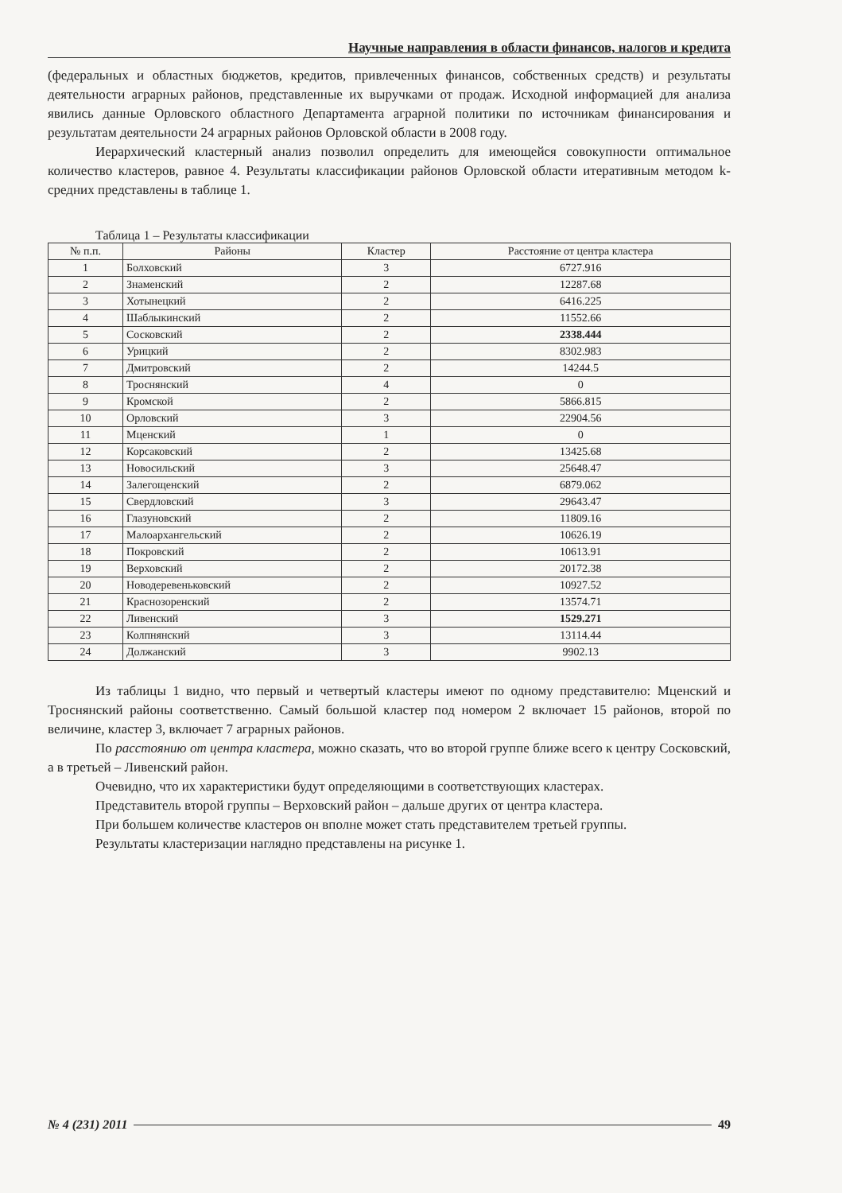Научные направления в области финансов, налогов и кредита
(федеральных и областных бюджетов, кредитов, привлеченных финансов, собственных средств) и результаты деятельности аграрных районов, представленные их выручками от продаж. Исходной информацией для анализа явились данные Орловского областного Департамента аграрной политики по источникам финансирования и результатам деятельности 24 аграрных районов Орловской области в 2008 году.
Иерархический кластерный анализ позволил определить для имеющейся совокупности оптимальное количество кластеров, равное 4. Результаты классификации районов Орловской области итеративным методом k-средних представлены в таблице 1.
Таблица 1 – Результаты классификации
| № п.п. | Районы | Кластер | Расстояние от центра кластера |
| --- | --- | --- | --- |
| 1 | Болховский | 3 | 6727.916 |
| 2 | Знаменский | 2 | 12287.68 |
| 3 | Хотынецкий | 2 | 6416.225 |
| 4 | Шаблыкинский | 2 | 11552.66 |
| 5 | Сосковский | 2 | 2338.444 |
| 6 | Урицкий | 2 | 8302.983 |
| 7 | Дмитровский | 2 | 14244.5 |
| 8 | Троснянский | 4 | 0 |
| 9 | Кромской | 2 | 5866.815 |
| 10 | Орловский | 3 | 22904.56 |
| 11 | Мценский | 1 | 0 |
| 12 | Корсаковский | 2 | 13425.68 |
| 13 | Новосильский | 3 | 25648.47 |
| 14 | Залегощенский | 2 | 6879.062 |
| 15 | Свердловский | 3 | 29643.47 |
| 16 | Глазуновский | 2 | 11809.16 |
| 17 | Малоархангельский | 2 | 10626.19 |
| 18 | Покровский | 2 | 10613.91 |
| 19 | Верховский | 2 | 20172.38 |
| 20 | Новодеревеньковский | 2 | 10927.52 |
| 21 | Краснозоренский | 2 | 13574.71 |
| 22 | Ливенский | 3 | 1529.271 |
| 23 | Колпнянский | 3 | 13114.44 |
| 24 | Должанский | 3 | 9902.13 |
Из таблицы 1 видно, что первый и четвертый кластеры имеют по одному представителю: Мценский и Троснянский районы соответственно. Самый большой кластер под номером 2 включает 15 районов, второй по величине, кластер 3, включает 7 аграрных районов.
По расстоянию от центра кластера, можно сказать, что во второй группе ближе всего к центру Сосковский, а в третьей – Ливенский район.
Очевидно, что их характеристики будут определяющими в соответствующих кластерах.
Представитель второй группы – Верховский район – дальше других от центра кластера.
При большем количестве кластеров он вполне может стать представителем третьей группы.
Результаты кластеризации наглядно представлены на рисунке 1.
№ 4 (231) 2011 49